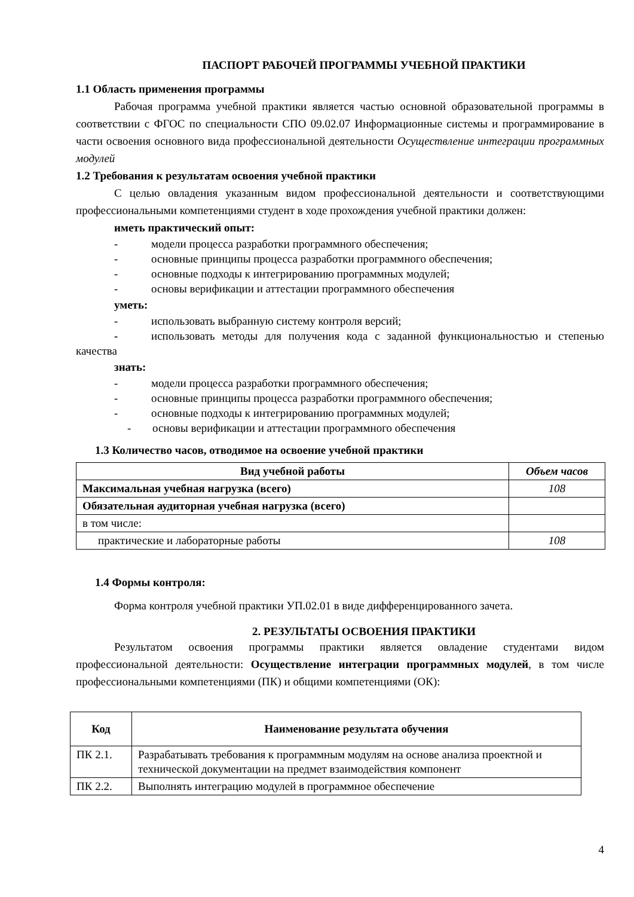ПАСПОРТ РАБОЧЕЙ ПРОГРАММЫ УЧЕБНОЙ ПРАКТИКИ
1.1 Область применения программы
Рабочая программа учебной практики является частью основной образовательной программы в соответствии с ФГОС по специальности СПО 09.02.07 Информационные системы и программирование в части освоения основного вида профессиональной деятельности Осуществление интеграции программных модулей
1.2 Требования к результатам освоения учебной практики
С целью овладения указанным видом профессиональной деятельности и соответствующими профессиональными компетенциями студент в ходе прохождения учебной практики должен:
иметь практический опыт:
- модели процесса разработки программного обеспечения;
- основные принципы процесса разработки программного обеспечения;
- основные подходы к интегрированию программных модулей;
- основы верификации и аттестации программного обеспечения
уметь:
- использовать выбранную систему контроля версий;
- использовать методы для получения кода с заданной функциональностью и степенью качества
знать:
- модели процесса разработки программного обеспечения;
- основные принципы процесса разработки программного обеспечения;
- основные подходы к интегрированию программных модулей;
- основы верификации и аттестации программного обеспечения
1.3 Количество часов, отводимое на освоение учебной практики
| Вид учебной работы | Объем часов |
| --- | --- |
| Максимальная учебная нагрузка (всего) | 108 |
| Обязательная аудиторная учебная нагрузка (всего) | |
| в том числе: | |
| практические и лабораторные работы | 108 |
1.4 Формы контроля:
Форма контроля учебной практики УП.02.01 в виде дифференцированного зачета.
2. РЕЗУЛЬТАТЫ ОСВОЕНИЯ ПРАКТИКИ
Результатом освоения программы практики является овладение студентами видом профессиональной деятельности: Осуществление интеграции программных модулей, в том числе профессиональными компетенциями (ПК) и общими компетенциями (ОК):
| Код | Наименование результата обучения |
| --- | --- |
| ПК 2.1. | Разрабатывать требования к программным модулям на основе анализа проектной и технической документации на предмет взаимодействия компонент |
| ПК 2.2. | Выполнять интеграцию модулей в программное обеспечение |
4